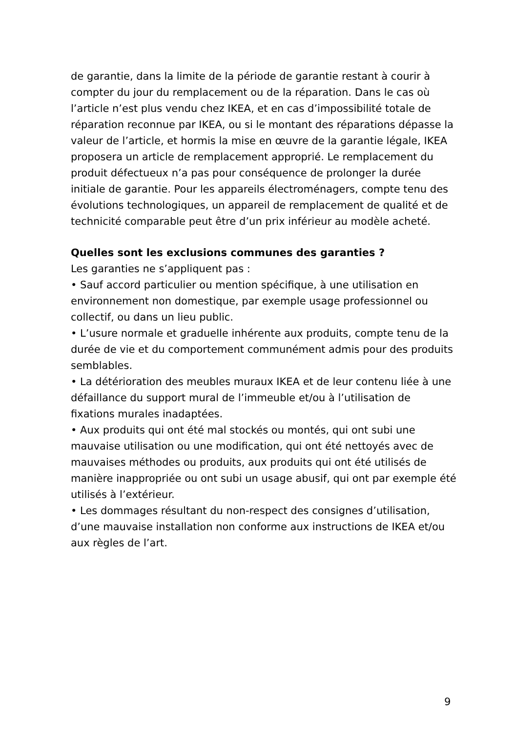de garantie, dans la limite de la période de garantie restant à courir à compter du jour du remplacement ou de la réparation. Dans le cas où l’article n’est plus vendu chez IKEA, et en cas d’impossibilité totale de réparation reconnue par IKEA, ou si le montant des réparations dépasse la valeur de l’article, et hormis la mise en œuvre de la garantie légale, IKEA proposera un article de remplacement approprié. Le remplacement du produit défectueux n’a pas pour conséquence de prolonger la durée initiale de garantie. Pour les appareils électroménagers, compte tenu des évolutions technologiques, un appareil de remplacement de qualité et de technicité comparable peut être d’un prix inférieur au modèle acheté.
Quelles sont les exclusions communes des garanties ?
Les garanties ne s’appliquent pas :
• Sauf accord particulier ou mention spécifique, à une utilisation en environnement non domestique, par exemple usage professionnel ou collectif, ou dans un lieu public.
• L’usure normale et graduelle inhérente aux produits, compte tenu de la durée de vie et du comportement communément admis pour des produits semblables.
• La détérioration des meubles muraux IKEA et de leur contenu liée à une défaillance du support mural de l’immeuble et/ou à l’utilisation de fixations murales inadaptées.
• Aux produits qui ont été mal stockés ou montés, qui ont subi une mauvaise utilisation ou une modification, qui ont été nettoyés avec de mauvaises méthodes ou produits, aux produits qui ont été utilisés de manière inappropriée ou ont subi un usage abusif, qui ont par exemple été utilisés à l’extérieur.
• Les dommages résultant du non-respect des consignes d’utilisation, d’une mauvaise installation non conforme aux instructions de IKEA et/ou aux règles de l’art.
9